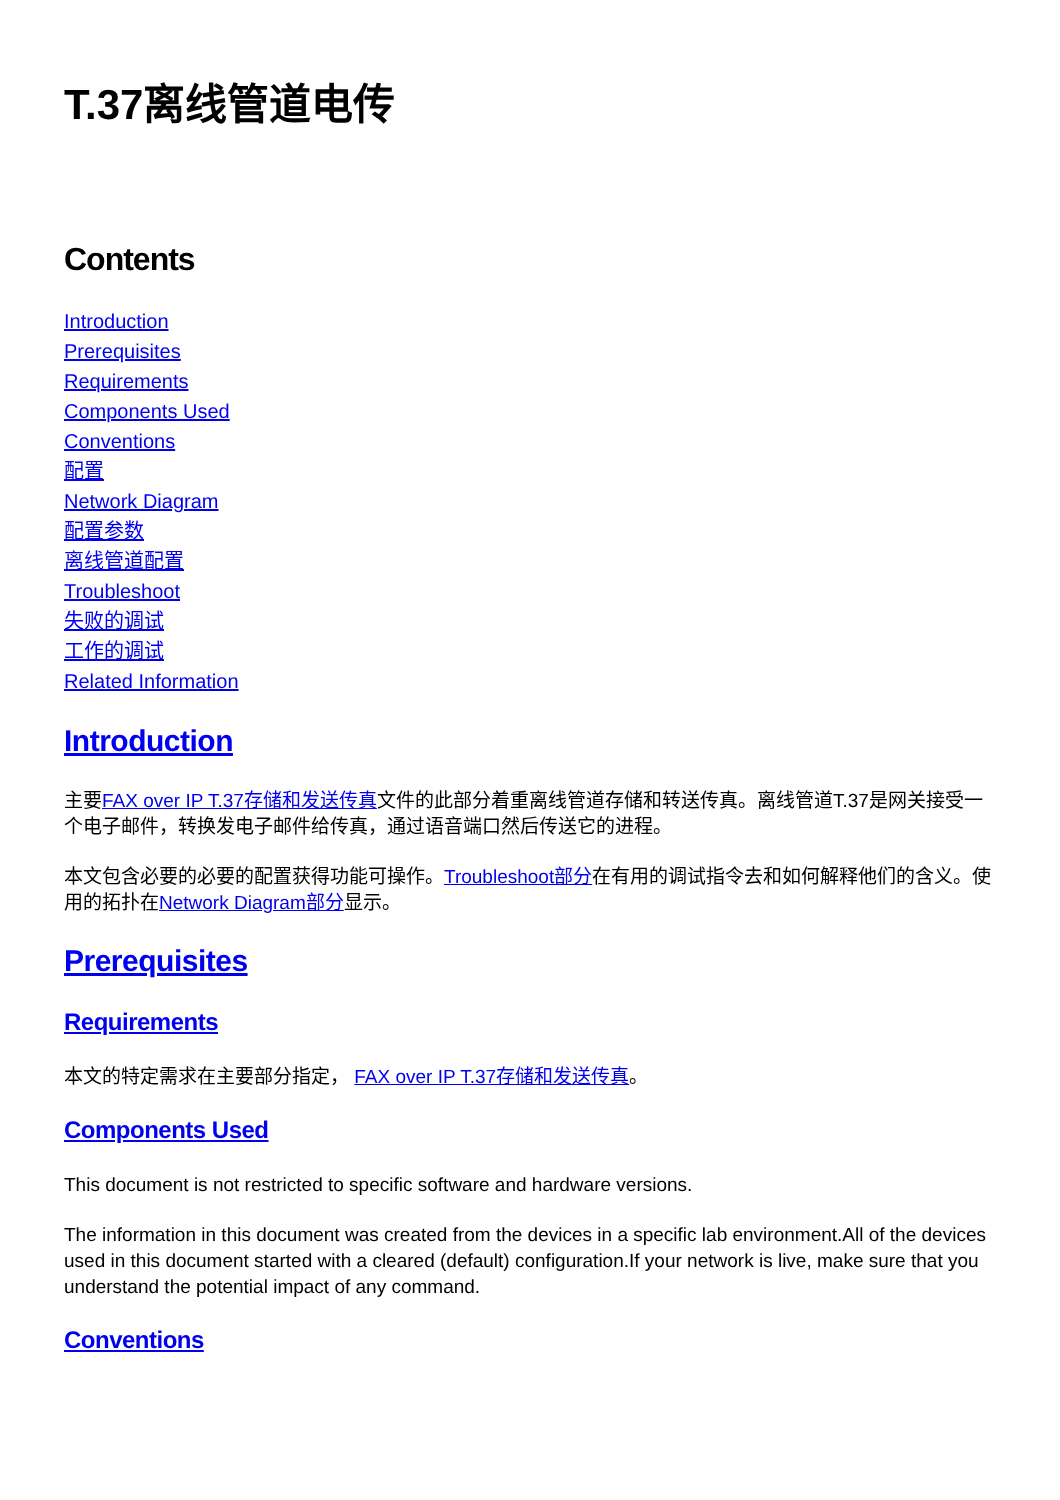T.37离线管道电传
Contents
Introduction
Prerequisites
Requirements
Components Used
Conventions
配置
Network Diagram
配置参数
离线管道配置
Troubleshoot
失败的调试
工作的调试
Related Information
Introduction
主要FAX over IP T.37存储和发送传真文件的此部分着重离线管道存储和转送传真。离线管道T.37是网关接受一个电子邮件，转换发电子邮件给传真，通过语音端口然后传送它的进程。
本文包含必要的必要的配置获得功能可操作。Troubleshoot部分在有用的调试指令去和如何解释他们的含义。使用的拓扑在Network Diagram部分显示。
Prerequisites
Requirements
本文的特定需求在主要部分指定， FAX over IP T.37存储和发送传真。
Components Used
This document is not restricted to specific software and hardware versions.
The information in this document was created from the devices in a specific lab environment.All of the devices used in this document started with a cleared (default) configuration.If your network is live, make sure that you understand the potential impact of any command.
Conventions